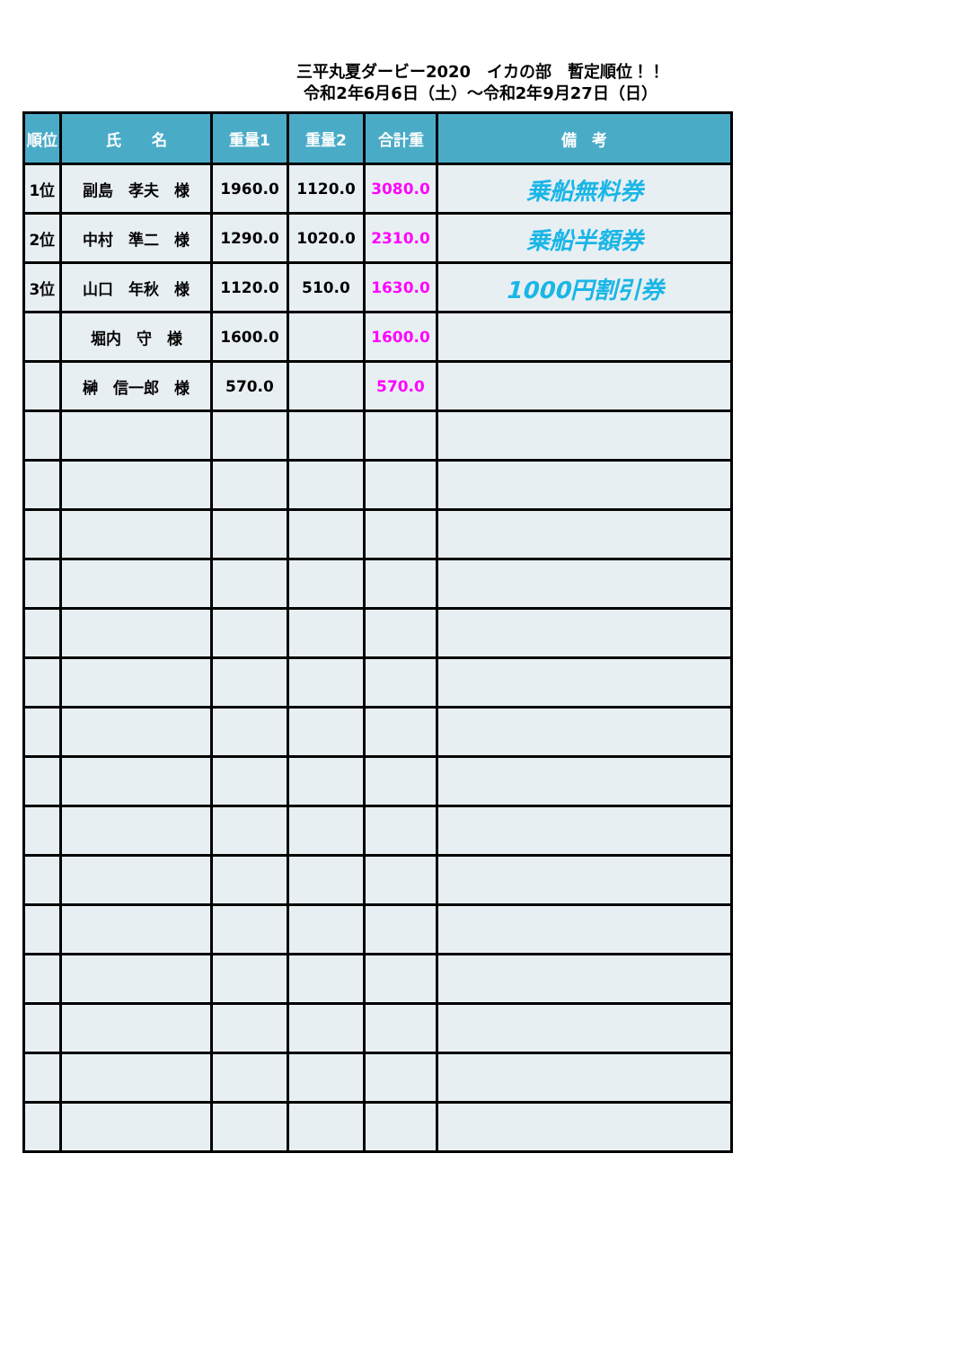三平丸夏ダービー2020　イカの部　暫定順位！！
令和2年6月6日（土）～令和2年9月27日（日）
| 順位 | 氏 名 | 重量1 | 重量2 | 合計重 | 備 考 |
| --- | --- | --- | --- | --- | --- |
| 1位 | 副島 孝夫 様 | 1960.0 | 1120.0 | 3080.0 | 乗船無料券 |
| 2位 | 中村 準二 様 | 1290.0 | 1020.0 | 2310.0 | 乗船半額券 |
| 3位 | 山口 年秋 様 | 1120.0 | 510.0 | 1630.0 | 1000円割引券 |
| | 堀内 守 様 | 1600.0 | | 1600.0 | |
| | 榊 信一郎 様 | 570.0 | | 570.0 | |